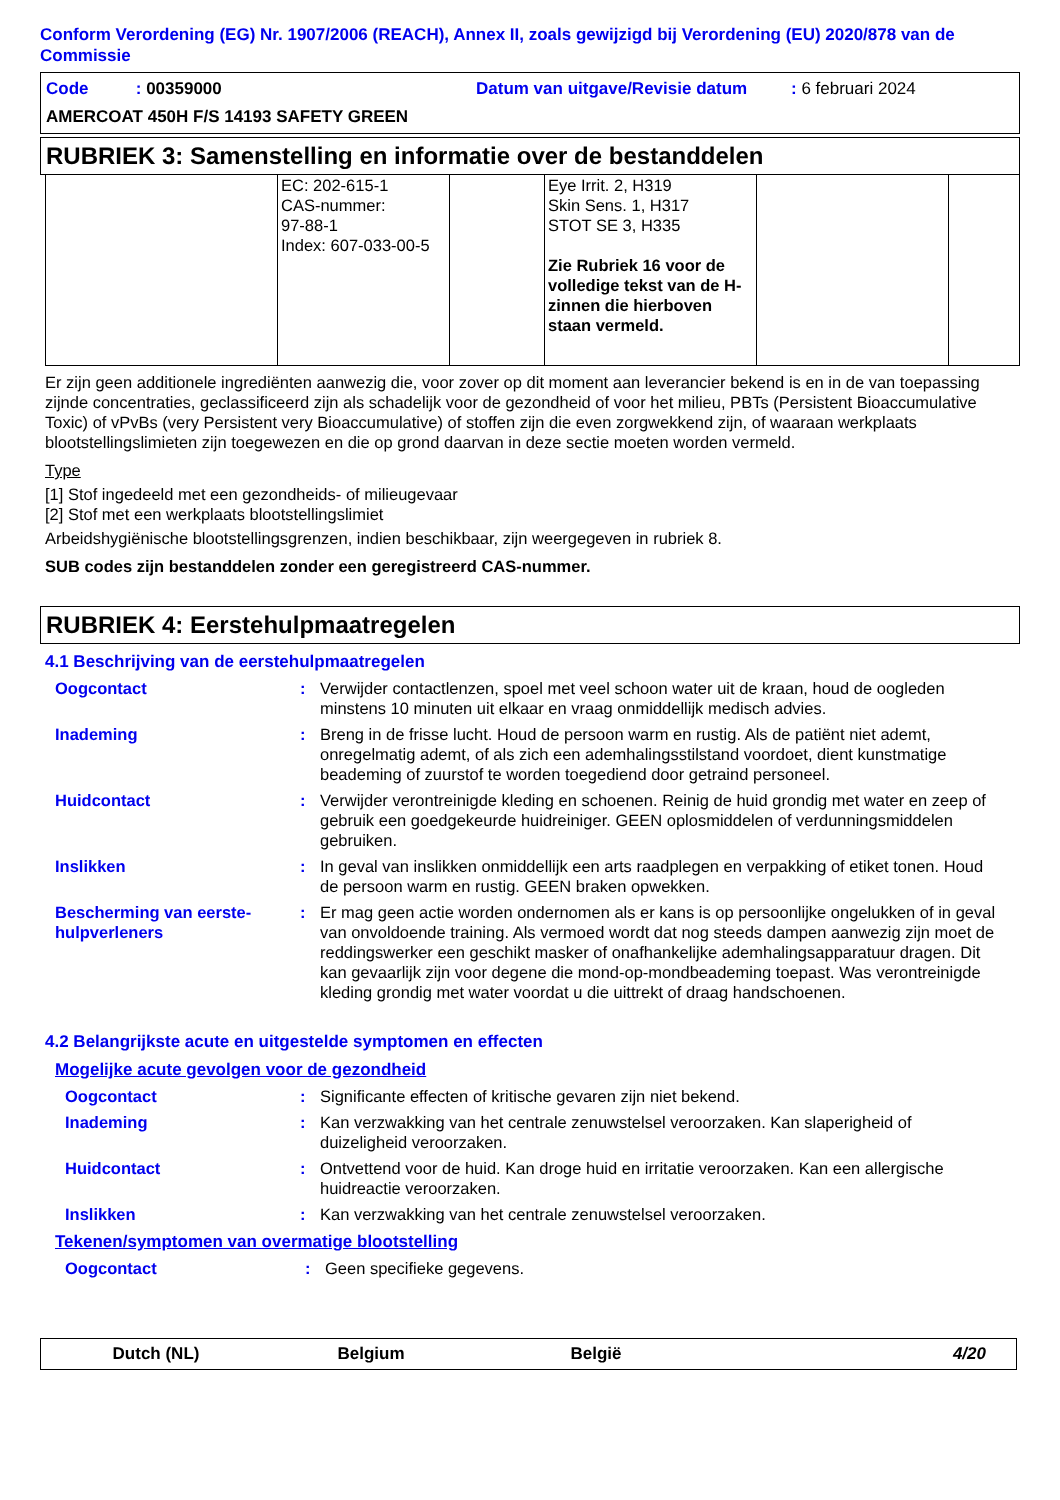Conform Verordening (EG) Nr. 1907/2006 (REACH), Annex II, zoals gewijzigd bij Verordening (EU) 2020/878 van de Commissie
Code : 00359000 Datum van uitgave/Revisie datum: 6 februari 2024
AMERCOAT 450H F/S 14193 SAFETY GREEN
RUBRIEK 3: Samenstelling en informatie over de bestanddelen
| | EC: 202-615-1 CAS-nummer: 97-88-1 Index: 607-033-00-5 | | Eye Irrit. 2, H319 Skin Sens. 1, H317 STOT SE 3, H335 Zie Rubriek 16 voor de volledige tekst van de H-zinnen die hierboven staan vermeld. | | |
Er zijn geen additionele ingrediënten aanwezig die, voor zover op dit moment aan leverancier bekend is en in de van toepassing zijnde concentraties, geclassificeerd zijn als schadelijk voor de gezondheid of voor het milieu, PBTs (Persistent Bioaccumulative Toxic) of vPvBs (very Persistent very Bioaccumulative) of stoffen zijn die even zorgwekkend zijn, of waaraan werkplaats blootstellingslimieten zijn toegewezen en die op grond daarvan in deze sectie moeten worden vermeld.
Type
[1] Stof ingedeeld met een gezondheids- of milieugevaar
[2] Stof met een werkplaats blootstellingslimiet
Arbeidshygiënische blootstellingsgrenzen, indien beschikbaar, zijn weergegeven in rubriek 8.
SUB codes zijn bestanddelen zonder een geregistreerd CAS-nummer.
RUBRIEK 4: Eerstehulpmaatregelen
4.1 Beschrijving van de eerstehulpmaatregelen
Oogcontact : Verwijder contactlenzen, spoel met veel schoon water uit de kraan, houd de oogleden minstens 10 minuten uit elkaar en vraag onmiddellijk medisch advies.
Inademing : Breng in de frisse lucht. Houd de persoon warm en rustig. Als de patiënt niet ademt, onregelmatig ademt, of als zich een ademhalingsstilstand voordoet, dient kunstmatige beademing of zuurstof te worden toegediend door getraind personeel.
Huidcontact : Verwijder verontreinigde kleding en schoenen. Reinig de huid grondig met water en zeep of gebruik een goedgekeurde huidreiniger. GEEN oplosmiddelen of verdunningsmiddelen gebruiken.
Inslikken : In geval van inslikken onmiddellijk een arts raadplegen en verpakking of etiket tonen. Houd de persoon warm en rustig. GEEN braken opwekken.
Bescherming van eerste-hulpverleners
: Er mag geen actie worden ondernomen als er kans is op persoonlijke ongelukken of in geval van onvoldoende training. Als vermoed wordt dat nog steeds dampen aanwezig zijn moet de reddingswerker een geschikt masker of onafhankelijke ademhalingsapparatuur dragen. Dit kan gevaarlijk zijn voor degene die mond-op-mondbeademing toepast. Was verontreinigde kleding grondig met water voordat u die uittrekt of draag handschoenen.
4.2 Belangrijkste acute en uitgestelde symptomen en effecten
Mogelijke acute gevolgen voor de gezondheid
Oogcontact : Significante effecten of kritische gevaren zijn niet bekend.
Inademing : Kan verzwakking van het centrale zenuwstelsel veroorzaken. Kan slaperigheid of duizeligheid veroorzaken.
Huidcontact : Ontvettend voor de huid. Kan droge huid en irritatie veroorzaken. Kan een allergische huidreactie veroorzaken.
Inslikken : Kan verzwakking van het centrale zenuwstelsel veroorzaken.
Tekenen/symptomen van overmatige blootstelling
Oogcontact : Geen specifieke gegevens.
Dutch (NL) Belgium België 4/20